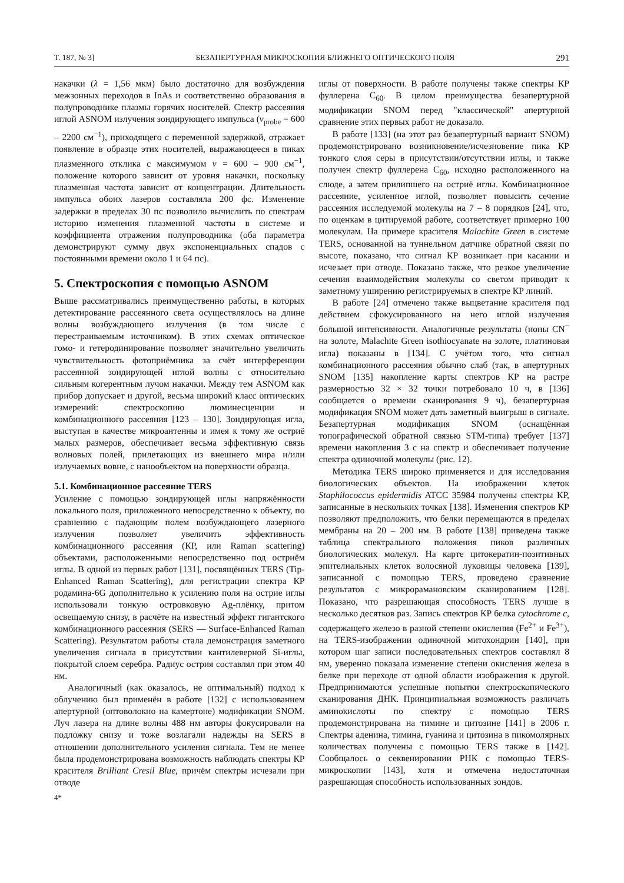Т. 187, № 3] БЕЗАПЕРТУРНАЯ МИКРОСКОПИЯ БЛИЖНЕГО ОПТИЧЕСКОГО ПОЛЯ 291
накачки (λ = 1,56 мкм) было достаточно для возбуждения межзонных переходов в InAs и соответственно образования в полупроводнике плазмы горячих носителей. Спектр рассеяния иглой ASNOM излучения зондирующего импульса (ν<sub>probe</sub> = 600 – 2200 см<sup>−1</sup>), приходящего с переменной задержкой, отражает появление в образце этих носителей, выражающееся в пиках плазменного отклика с максимумом ν = 600 – 900 см<sup>−1</sup>, положение которого зависит от уровня накачки, поскольку плазменная частота зависит от концентрации. Длительность импульса обоих лазеров составляла 200 фс. Изменение задержки в пределах 30 пс позволило вычислить по спектрам историю изменения плазменной частоты в системе и коэффициента отражения полупроводника (оба параметра демонстрируют сумму двух экспоненциальных спадов с постоянными времени около 1 и 64 пс).
5. Спектроскопия с помощью ASNOM
Выше рассматривались преимущественно работы, в которых детектирование рассеянного света осуществлялось на длине волны возбуждающего излучения (в том числе с перестраиваемым источником). В этих схемах оптическое гомо- и гетеродинирование позволяет значительно увеличить чувствительность фотоприёмника за счёт интерференции рассеянной зондирующей иглой волны с относительно сильным когерентным лучом накачки. Между тем ASNOM как прибор допускает и другой, весьма широкий класс оптических измерений: спектроскопию люминесценции и комбинационного рассеяния [123 – 130]. Зондирующая игла, выступая в качестве микроантенны и имея к тому же остриё малых размеров, обеспечивает весьма эффективную связь волновых полей, прилетающих из внешнего мира и/или излучаемых вовне, с нанообъектом на поверхности образца.
5.1. Комбинационное рассеяние TERS
Усиление с помощью зондирующей иглы напряжённости локального поля, приложенного непосредственно к объекту, по сравнению с падающим полем возбуждающего лазерного излучения позволяет увеличить эффективность комбинационного рассеяния (КР, или Raman scattering) объектами, расположенными непосредственно под остриём иглы. В одной из первых работ [131], посвящённых TERS (Tip-Enhanced Raman Scattering), для регистрации спектра КР родамина-6G дополнительно к усилению поля на острие иглы использовали тонкую островковую Ag-плёнку, притом освещаемую снизу, в расчёте на известный эффект гигантского комбинационного рассеяния (SERS — Surface-Enhanced Raman Scattering). Результатом работы стала демонстрация заметного увеличения сигнала в присутствии кантилеверной Si-иглы, покрытой слоем серебра. Радиус острия составлял при этом 40 нм.
Аналогичный (как оказалось, не оптимальный) подход к облучению был применён в работе [132] с использованием апертурной (оптоволокно на камертоне) модификации SNOM. Луч лазера на длине волны 488 нм авторы фокусировали на подложку снизу и тоже возлагали надежды на SERS в отношении дополнительного усиления сигнала. Тем не менее была продемонстрирована возможность наблюдать спектры КР красителя Brilliant Cresil Blue, причём спектры исчезали при отводе
4*
иглы от поверхности. В работе получены также спектры КР фуллерена C<sub>60</sub>. В целом преимущества безапертурной модификации SNOM перед "классической" апертурной сравнение этих первых работ не доказало.
В работе [133] (на этот раз безапертурный вариант SNOM) продемонстрировано возникновение/исчезновение пика КР тонкого слоя серы в присутствии/отсутствии иглы, и также получен спектр фуллерена C<sub>60</sub>, исходно расположенного на слюде, а затем прилипшего на остриё иглы. Комбинационное рассеяние, усиленное иглой, позволяет повысить сечение рассеяния исследуемой молекулы на 7 – 8 порядков [24], что, по оценкам в цитируемой работе, соответствует примерно 100 молекулам. На примере красителя Malachite Green в системе TERS, основанной на туннельном датчике обратной связи по высоте, показано, что сигнал КР возникает при касании и исчезает при отводе. Показано также, что резкое увеличение сечения взаимодействия молекулы со светом приводит к заметному уширению регистрируемых в спектре КР линий.
В работе [24] отмечено также выцветание красителя под действием сфокусированного на него иглой излучения большой интенсивности. Аналогичные результаты (ионы CN<sup>−</sup> на золоте, Malachite Green isothiocyanate на золоте, платиновая игла) показаны в [134]. С учётом того, что сигнал комбинационного рассеяния обычно слаб (так, в апертурных SNOM [135] накопление карты спектров КР на растре размерностью 32 × 32 точки потребовало 10 ч, в [136] сообщается о времени сканирования 9 ч), безапертурная модификация SNOM может дать заметный выигрыш в сигнале. Безапертурная модификация SNOM (оснащённая топографической обратной связью STM-типа) требует [137] времени накопления 3 с на спектр и обеспечивает получение спектра одиночной молекулы (рис. 12).
Методика TERS широко применяется и для исследования биологических объектов. На изображении клеток Staphilococcus epidermidis ATCC 35984 получены спектры КР, записанные в нескольких точках [138]. Изменения спектров КР позволяют предположить, что белки перемещаются в пределах мембраны на 20 – 200 нм. В работе [138] приведена также таблица спектрального положения пиков различных биологических молекул. На карте цитокератин-позитивных эпителиальных клеток волосяной луковицы человека [139], записанной с помощью TERS, проведено сравнение результатов с микрорамановским сканированием [128]. Показано, что разрешающая способность TERS лучше в несколько десятков раз. Запись спектров КР белка cytochrome c, содержащего железо в разной степени окисления (Fe<sup>2+</sup> и Fe<sup>3+</sup>), на TERS-изображении одиночной митохондрии [140], при котором шаг записи последовательных спектров составлял 8 нм, уверенно показала изменение степени окисления железа в белке при переходе от одной области изображения к другой. Предпринимаются успешные попытки спектроскопического сканирования ДНК. Принципиальная возможность различать аминокислоты по спектру с помощью TERS продемонстрирована на тимине и цитозине [141] в 2006 г. Спектры аденина, тимина, гуанина и цитозина в пикомолярных количествах получены с помощью TERS также в [142]. Сообщалось о секвенировании РНК с помощью TERS-микроскопии [143], хотя и отмечена недостаточная разрешающая способность использованных зондов.